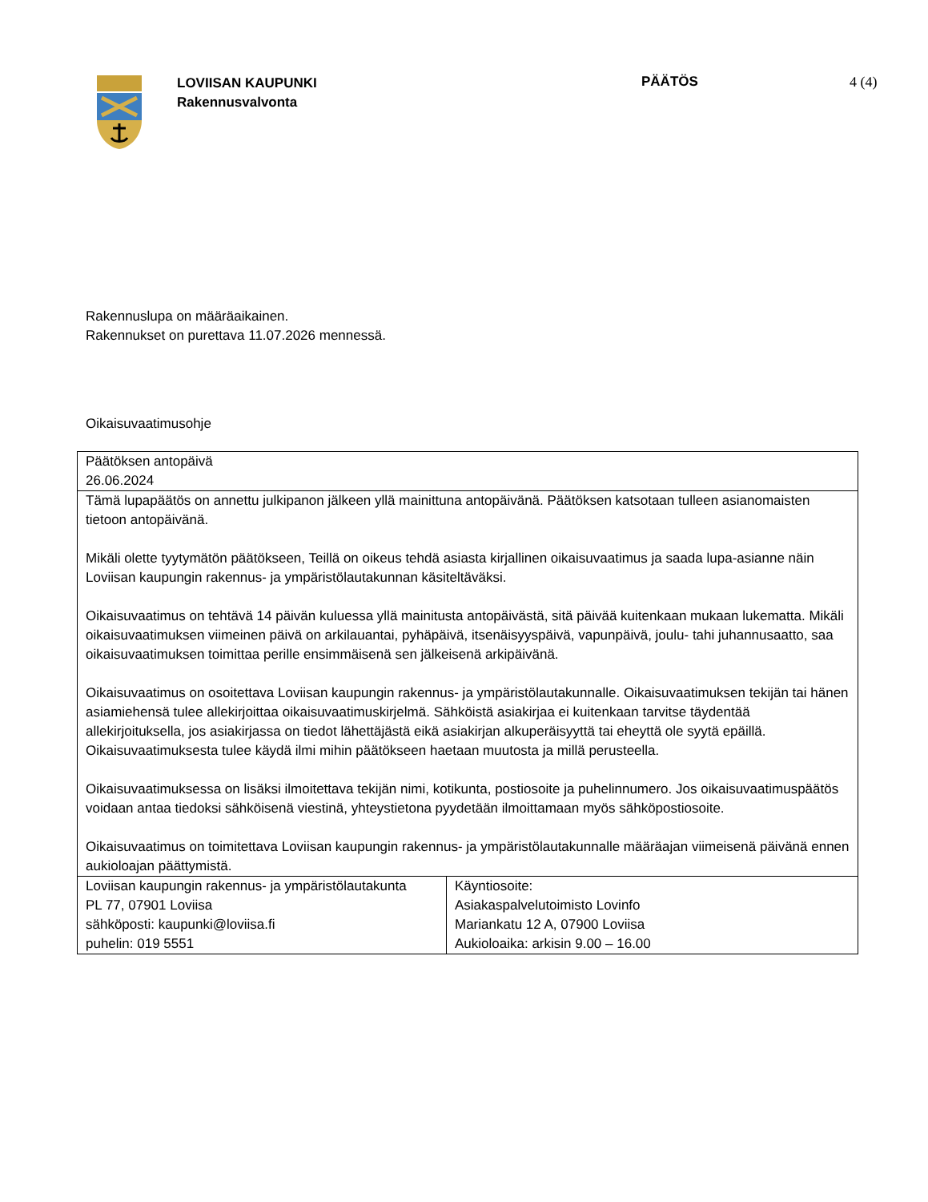LOVIISAN KAUPUNKI
Rakennusvalvonta
PÄÄTÖS 4 (4)
Rakennuslupa on määräaikainen.
Rakennukset on purettava 11.07.2026 mennessä.
Oikaisuvaatimusohje
| Päätöksen antopäivä 26.06.2024 | |
| Tämä lupapäätös on annettu julkipanon jälkeen yllä mainittuna antopäivänä. Päätöksen katsotaan tulleen asianomaisten tietoon antopäivänä. Mikäli olette tyytymätön päätökseen, Teillä on oikeus tehdä asiasta kirjallinen oikaisuvaatimus ja saada lupa-asianne näin Loviisan kaupungin rakennus- ja ympäristölautakunnan käsiteltäväksi. Oikaisuvaatimus on tehtävä 14 päivän kuluessa yllä mainitusta antopäivästä, sitä päivää kuitenkaan mukaan lukematta. Mikäli oikaisuvaatimuksen viimeinen päivä on arkilauantai, pyhäpäivä, itsenäisyyspäivä, vapunpäivä, joulu- tahi juhannusaatto, saa oikaisuvaatimuksen toimittaa perille ensimmäisenä sen jälkeisenä arkipäivänä. Oikaisuvaatimus on osoitettava Loviisan kaupungin rakennus- ja ympäristölautakunnalle. Oikaisuvaatimuksen tekijän tai hänen asiamiehensä tulee allekirjoittaa oikaisuvaatimuskirjelmä. Sähköistä asiakirjaa ei kuitenkaan tarvitse täydentää allekirjoituksella, jos asiakirjassa on tiedot lähettäjästä eikä asiakirjan alkuperäisyyttä tai eheyttä ole syytä epäillä. Oikaisuvaatimuksesta tulee käydä ilmi mihin päätökseen haetaan muutosta ja millä perusteella. Oikaisuvaatimuksessa on lisäksi ilmoitettava tekijän nimi, kotikunta, postiosoite ja puhelinnumero. Jos oikaisuvaatimuspäätös voidaan antaa tiedoksi sähköisenä viestinä, yhteystietona pyydetään ilmoittamaan myös sähköpostiosoite. Oikaisuvaatimus on toimitettava Loviisan kaupungin rakennus- ja ympäristölautakunnalle määräajan viimeisenä päivänä ennen aukioloajan päättymistä. | |
| Loviisan kaupungin rakennus- ja ympäristölautakunta PL 77, 07901 Loviisa sähköposti: kaupunki@loviisa.fi puhelin: 019 5551 | Käyntiosoite: Asiakaspalvelutoimisto Lovinfo Mariankatu 12 A, 07900 Loviisa Aukioloaika: arkisin 9.00 – 16.00 |